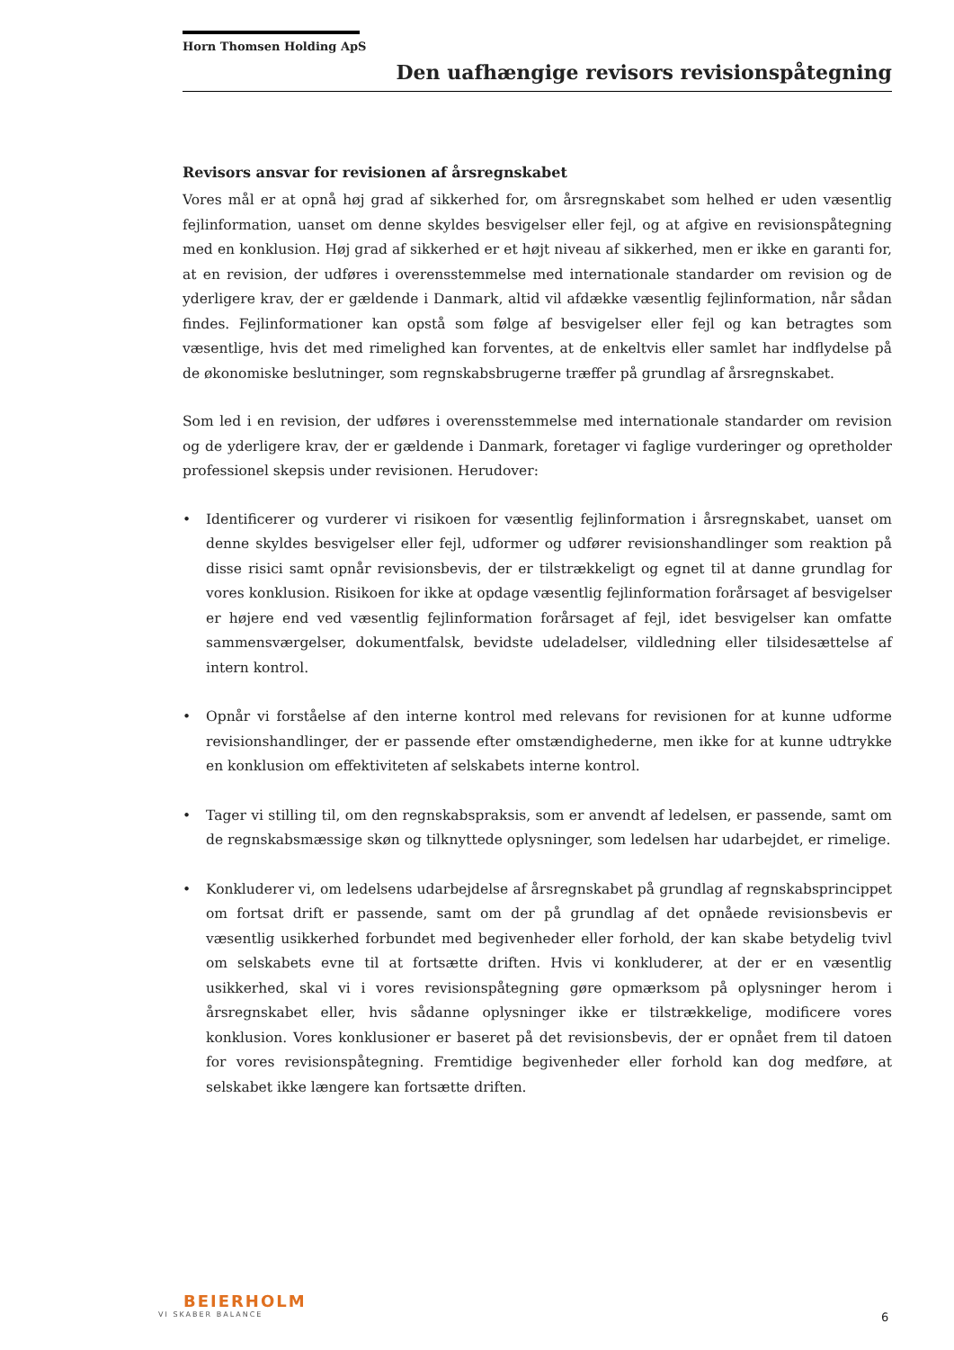Horn Thomsen Holding ApS
Den uafhængige revisors revisionspåtegning
Revisors ansvar for revisionen af årsregnskabet
Vores mål er at opnå høj grad af sikkerhed for, om årsregnskabet som helhed er uden væsentlig fejlinformation, uanset om denne skyldes besvigelser eller fejl, og at afgive en revisionspåtegning med en konklusion. Høj grad af sikkerhed er et højt niveau af sikkerhed, men er ikke en garanti for, at en revision, der udføres i overensstemmelse med internationale standarder om revision og de yderligere krav, der er gældende i Danmark, altid vil afdække væsentlig fejlinformation, når sådan findes. Fejlinformationer kan opstå som følge af besvigelser eller fejl og kan betragtes som væsentlige, hvis det med rimelighed kan forventes, at de enkeltvis eller samlet har indflydelse på de økonomiske beslutninger, som regnskabsbrugerne træffer på grundlag af årsregnskabet.
Som led i en revision, der udføres i overensstemmelse med internationale standarder om revision og de yderligere krav, der er gældende i Danmark, foretager vi faglige vurderinger og opretholder professionel skepsis under revisionen. Herudover:
• Identificerer og vurderer vi risikoen for væsentlig fejlinformation i årsregnskabet, uanset om denne skyldes besvigelser eller fejl, udformer og udfører revisionshandlinger som reaktion på disse risici samt opnår revisionsbevis, der er tilstrækkeligt og egnet til at danne grundlag for vores konklusion. Risikoen for ikke at opdage væsentlig fejlinformation forårsaget af besvigelser er højere end ved væsentlig fejlinformation forårsaget af fejl, idet besvigelser kan omfatte sammensværgelser, dokumentfalsk, bevidste udeladelser, vildledning eller tilsidesættelse af intern kontrol.
• Opnår vi forståelse af den interne kontrol med relevans for revisionen for at kunne udforme revisionshandlinger, der er passende efter omstændighederne, men ikke for at kunne udtrykke en konklusion om effektiviteten af selskabets interne kontrol.
• Tager vi stilling til, om den regnskabspraksis, som er anvendt af ledelsen, er passende, samt om de regnskabsmæssige skøn og tilknyttede oplysninger, som ledelsen har udarbejdet, er rimelige.
• Konkluderer vi, om ledelsens udarbejdelse af årsregnskabet på grundlag af regnskabsprincippet om fortsat drift er passende, samt om der på grundlag af det opnåede revisionsbevis er væsentlig usikkerhed forbundet med begivenheder eller forhold, der kan skabe betydelig tvivl om selskabets evne til at fortsætte driften. Hvis vi konkluderer, at der er en væsentlig usikkerhed, skal vi i vores revisionspåtegning gøre opmærksom på oplysninger herom i årsregnskabet eller, hvis sådanne oplysninger ikke er tilstrækkelige, modificere vores konklusion. Vores konklusioner er baseret på det revisionsbevis, der er opnået frem til datoen for vores revisionspåtegning. Fremtidige begivenheder eller forhold kan dog medføre, at selskabet ikke længere kan fortsætte driften.
BEIERHOLM
VI SKABER BALANCE
6